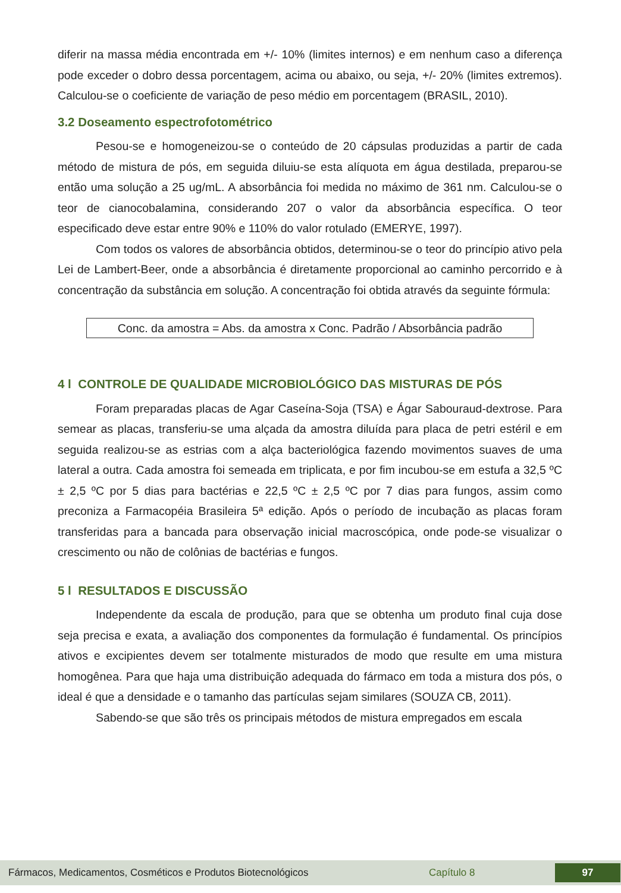diferir na massa média encontrada em +/- 10% (limites internos) e em nenhum caso a diferença pode exceder o dobro dessa porcentagem, acima ou abaixo, ou seja, +/- 20% (limites extremos). Calculou-se o coeficiente de variação de peso médio em porcentagem (BRASIL, 2010).
3.2 Doseamento espectrofotométrico
Pesou-se e homogeneizou-se o conteúdo de 20 cápsulas produzidas a partir de cada método de mistura de pós, em seguida diluiu-se esta alíquota em água destilada, preparou-se então uma solução a 25 ug/mL. A absorbância foi medida no máximo de 361 nm. Calculou-se o teor de cianocobalamina, considerando 207 o valor da absorbância específica. O teor especificado deve estar entre 90% e 110% do valor rotulado (EMERYE, 1997).
Com todos os valores de absorbância obtidos, determinou-se o teor do princípio ativo pela Lei de Lambert-Beer, onde a absorbância é diretamente proporcional ao caminho percorrido e à concentração da substância em solução. A concentração foi obtida através da seguinte fórmula:
Conc. da amostra = Abs. da amostra x Conc. Padrão / Absorbância padrão
4 l CONTROLE DE QUALIDADE MICROBIOLÓGICO DAS MISTURAS DE PÓS
Foram preparadas placas de Agar Caseína-Soja (TSA) e Ágar Sabouraud-dextrose. Para semear as placas, transferiu-se uma alçada da amostra diluída para placa de petri estéril e em seguida realizou-se as estrias com a alça bacteriológica fazendo movimentos suaves de uma lateral a outra. Cada amostra foi semeada em triplicata, e por fim incubou-se em estufa a 32,5 ºC ± 2,5 ºC por 5 dias para bactérias e 22,5 ºC ± 2,5 ºC por 7 dias para fungos, assim como preconiza a Farmacopéia Brasileira 5ª edição. Após o período de incubação as placas foram transferidas para a bancada para observação inicial macroscópica, onde pode-se visualizar o crescimento ou não de colônias de bactérias e fungos.
5 l RESULTADOS E DISCUSSÃO
Independente da escala de produção, para que se obtenha um produto final cuja dose seja precisa e exata, a avaliação dos componentes da formulação é fundamental. Os princípios ativos e excipientes devem ser totalmente misturados de modo que resulte em uma mistura homogênea. Para que haja uma distribuição adequada do fármaco em toda a mistura dos pós, o ideal é que a densidade e o tamanho das partículas sejam similares (SOUZA CB, 2011).
Sabendo-se que são três os principais métodos de mistura empregados em escala
Fármacos, Medicamentos, Cosméticos e Produtos Biotecnológicos Capítulo 8 97